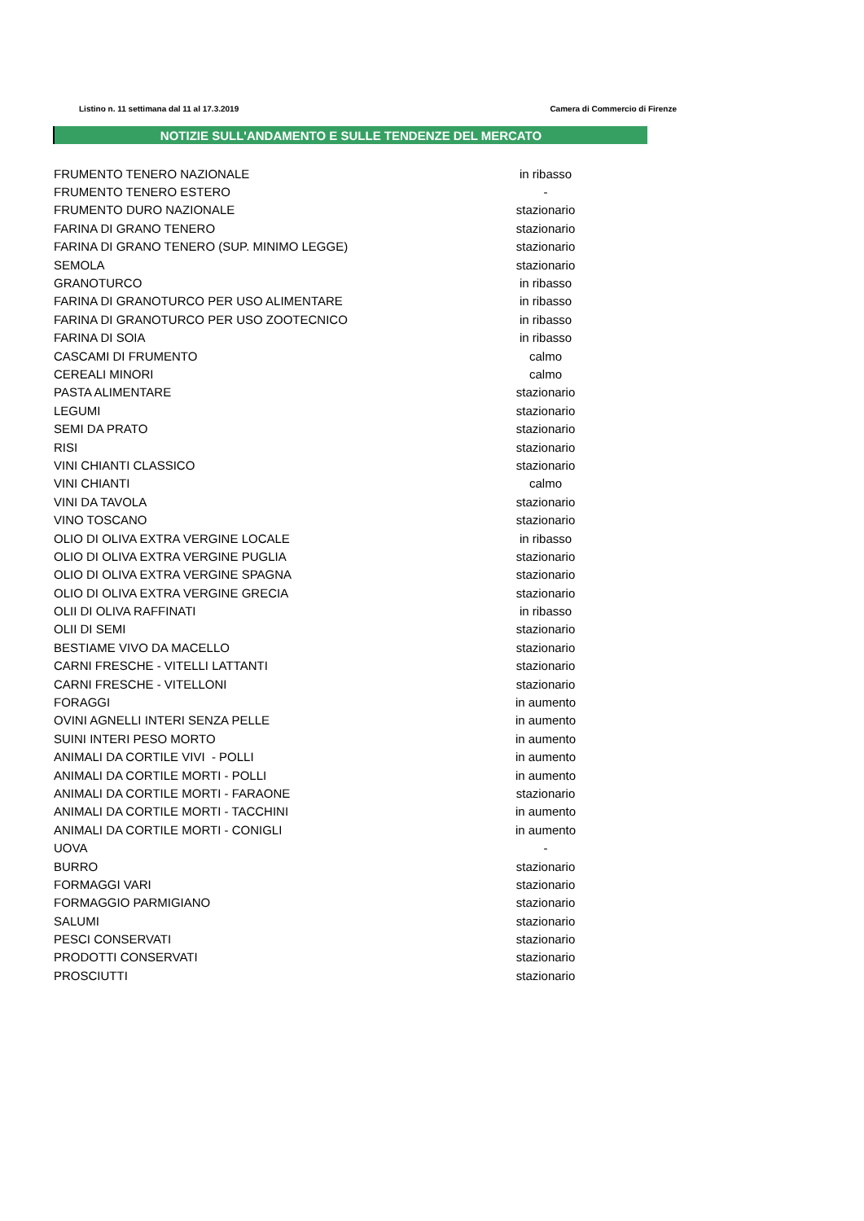Listino n. 11 settimana dal 11 al 17.3.2019 Camera di Commercio di Firenze
NOTIZIE SULL'ANDAMENTO E SULLE TENDENZE DEL MERCATO
| FRUMENTO TENERO NAZIONALE | in ribasso |
| FRUMENTO TENERO ESTERO | - |
| FRUMENTO DURO NAZIONALE | stazionario |
| FARINA DI GRANO TENERO | stazionario |
| FARINA DI GRANO TENERO (SUP. MINIMO LEGGE) | stazionario |
| SEMOLA | stazionario |
| GRANOTURCO | in ribasso |
| FARINA DI GRANOTURCO PER USO ALIMENTARE | in ribasso |
| FARINA DI GRANOTURCO PER USO ZOOTECNICO | in ribasso |
| FARINA DI SOIA | in ribasso |
| CASCAMI DI FRUMENTO | calmo |
| CEREALI MINORI | calmo |
| PASTA ALIMENTARE | stazionario |
| LEGUMI | stazionario |
| SEMI DA PRATO | stazionario |
| RISI | stazionario |
| VINI CHIANTI CLASSICO | stazionario |
| VINI CHIANTI | calmo |
| VINI DA TAVOLA | stazionario |
| VINO TOSCANO | stazionario |
| OLIO DI OLIVA EXTRA VERGINE LOCALE | in ribasso |
| OLIO DI OLIVA EXTRA VERGINE PUGLIA | stazionario |
| OLIO DI OLIVA EXTRA VERGINE SPAGNA | stazionario |
| OLIO DI OLIVA EXTRA VERGINE GRECIA | stazionario |
| OLII DI OLIVA RAFFINATI | in ribasso |
| OLII DI SEMI | stazionario |
| BESTIAME VIVO DA MACELLO | stazionario |
| CARNI FRESCHE - VITELLI LATTANTI | stazionario |
| CARNI FRESCHE - VITELLONI | stazionario |
| FORAGGI | in aumento |
| OVINI AGNELLI INTERI SENZA PELLE | in aumento |
| SUINI INTERI PESO MORTO | in aumento |
| ANIMALI DA CORTILE VIVI - POLLI | in aumento |
| ANIMALI DA CORTILE MORTI - POLLI | in aumento |
| ANIMALI DA CORTILE MORTI - FARAONE | stazionario |
| ANIMALI DA CORTILE MORTI - TACCHINI | in aumento |
| ANIMALI DA CORTILE MORTI - CONIGLI | in aumento |
| UOVA | - |
| BURRO | stazionario |
| FORMAGGI VARI | stazionario |
| FORMAGGIO PARMIGIANO | stazionario |
| SALUMI | stazionario |
| PESCI CONSERVATI | stazionario |
| PRODOTTI CONSERVATI | stazionario |
| PROSCIUTTI | stazionario |